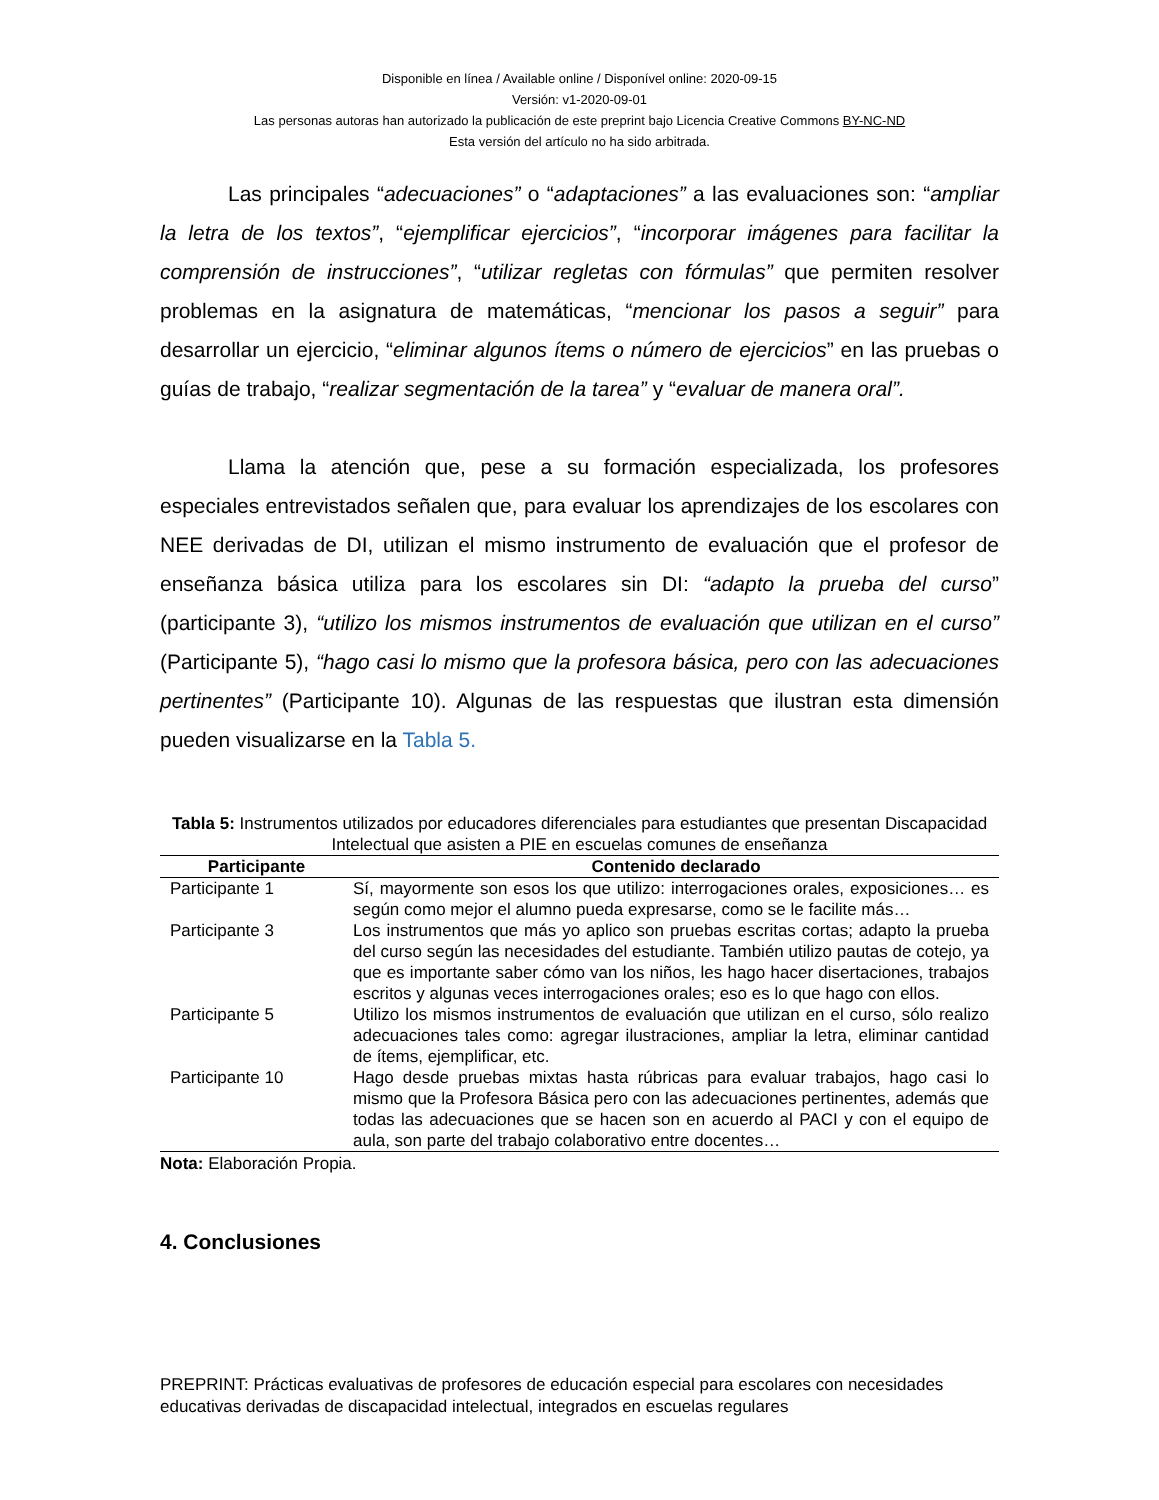Disponible en línea / Available online / Disponível online: 2020-09-15
Versión: v1-2020-09-01
Las personas autoras han autorizado la publicación de este preprint bajo Licencia Creative Commons BY-NC-ND
Esta versión del artículo no ha sido arbitrada.
Las principales “adecuaciones” o “adaptaciones” a las evaluaciones son: “ampliar la letra de los textos”, “ejemplificar ejercicios”, “incorporar imágenes para facilitar la comprensión de instrucciones”, “utilizar regletas con fórmulas” que permiten resolver problemas en la asignatura de matemáticas, “mencionar los pasos a seguir” para desarrollar un ejercicio, “eliminar algunos ítems o número de ejercicios” en las pruebas o guías de trabajo, “realizar segmentación de la tarea” y “evaluar de manera oral”.
Llama la atención que, pese a su formación especializada, los profesores especiales entrevistados señalen que, para evaluar los aprendizajes de los escolares con NEE derivadas de DI, utilizan el mismo instrumento de evaluación que el profesor de enseñanza básica utiliza para los escolares sin DI: “adapto la prueba del curso” (participante 3), “utilizo los mismos instrumentos de evaluación que utilizan en el curso” (Participante 5), “hago casi lo mismo que la profesora básica, pero con las adecuaciones pertinentes” (Participante 10). Algunas de las respuestas que ilustran esta dimensión pueden visualizarse en la Tabla 5.
Tabla 5: Instrumentos utilizados por educadores diferenciales para estudiantes que presentan Discapacidad Intelectual que asisten a PIE en escuelas comunes de enseñanza
| Participante | Contenido declarado |
| --- | --- |
| Participante 1 | Sí, mayormente son esos los que utilizo: interrogaciones orales, exposiciones… es según como mejor el alumno pueda expresarse, como se le facilite más… |
| Participante 3 | Los instrumentos que más yo aplico son pruebas escritas cortas; adapto la prueba del curso según las necesidades del estudiante. También utilizo pautas de cotejo, ya que es importante saber cómo van los niños, les hago hacer disertaciones, trabajos escritos y algunas veces interrogaciones orales; eso es lo que hago con ellos. |
| Participante 5 | Utilizo los mismos instrumentos de evaluación que utilizan en el curso, sólo realizo adecuaciones tales como: agregar ilustraciones, ampliar la letra, eliminar cantidad de ítems, ejemplificar, etc. |
| Participante 10 | Hago desde pruebas mixtas hasta rúbricas para evaluar trabajos, hago casi lo mismo que la Profesora Básica pero con las adecuaciones pertinentes, además que todas las adecuaciones que se hacen son en acuerdo al PACI y con el equipo de aula, son parte del trabajo colaborativo entre docentes… |
Nota: Elaboración Propia.
4. Conclusiones
PREPRINT: Prácticas evaluativas de profesores de educación especial para escolares con necesidades educativas derivadas de discapacidad intelectual, integrados en escuelas regulares